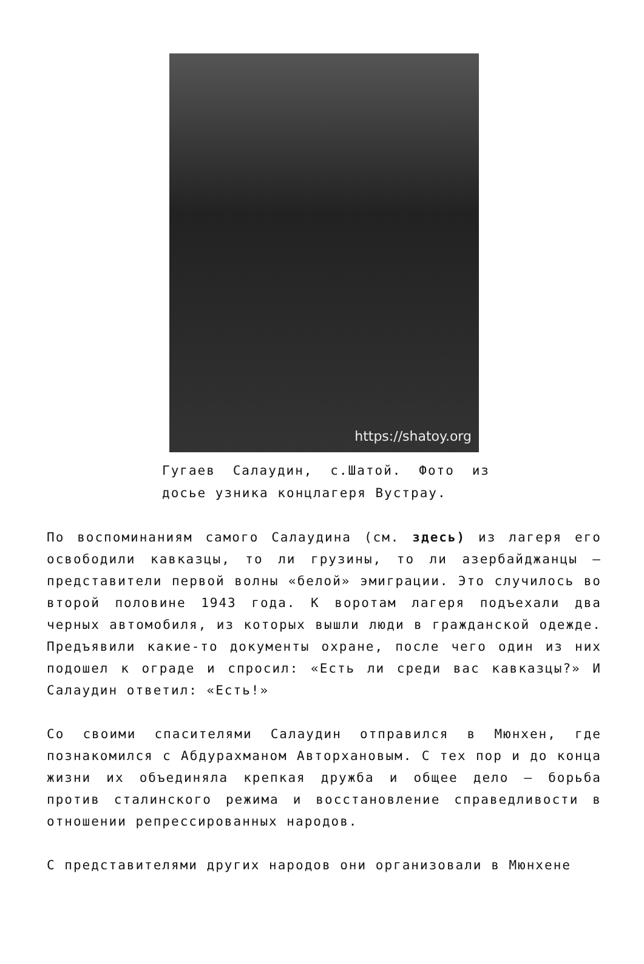https://shatoy.org
Гугаев Салаудин, с.Шатой. Фото из досье узника концлагеря Вустрау.
По воспоминаниям самого Салаудина (см. здесь) из лагеря его освободили кавказцы, то ли грузины, то ли азербайджанцы – представители первой волны «белой» эмиграции. Это случилось во второй половине 1943 года. К воротам лагеря подъехали два черных автомобиля, из которых вышли люди в гражданской одежде. Предъявили какие-то документы охране, после чего один из них подошел к ограде и спросил: «Есть ли среди вас кавказцы?» И Салаудин ответил: «Есть!»
Со своими спасителями Салаудин отправился в Мюнхен, где познакомился с Абдурахманом Авторхановым. С тех пор и до конца жизни их объединяла крепкая дружба и общее дело – борьба против сталинского режима и восстановление справедливости в отношении репрессированных народов.
С представителями других народов они организовали в Мюнхене